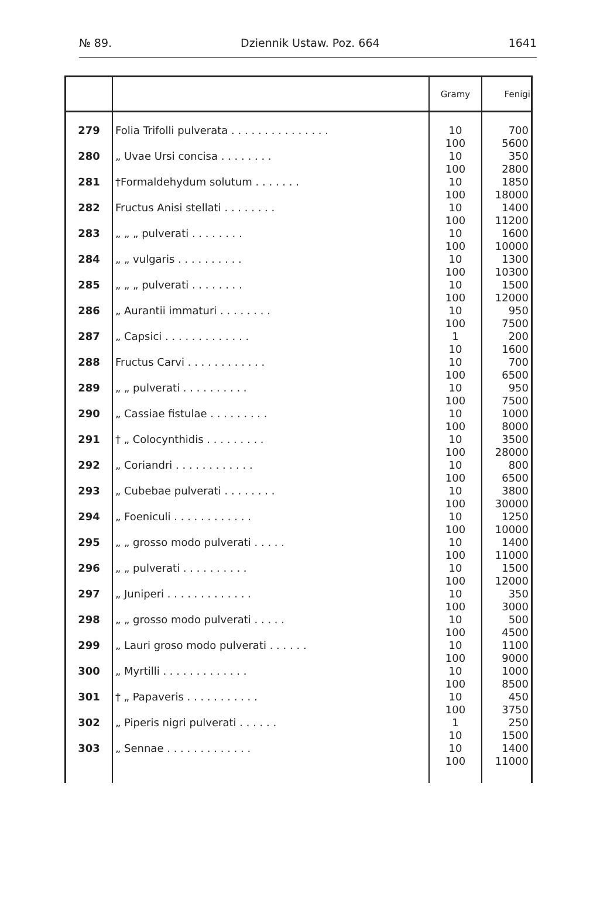№ 89. Dziennik Ustaw. Poz. 664 1641
| | | Gramy | Fenigi |
| --- | --- | --- | --- |
| 279 | Folia Trifolli pulverata . . . . . . . . . . . . . . . | 10 100 | 700 5600 |
| 280 | „ Uvae Ursi concisa . . . . . . . . | 10 100 | 350 2800 |
| 281 | †Formaldehydum solutum . . . . . . . | 10 100 | 1850 18000 |
| 282 | Fructus Anisi stellati . . . . . . . . | 10 100 | 1400 11200 |
| 283 | „ „ „ pulverati . . . . . . . . | 10 100 | 1600 10000 |
| 284 | „ „ vulgaris . . . . . . . . . . | 10 100 | 1300 10300 |
| 285 | „ „ „ pulverati . . . . . . . . | 10 100 | 1500 12000 |
| 286 | „ Aurantii immaturi . . . . . . . . | 10 100 | 950 7500 |
| 287 | „ Capsici . . . . . . . . . . . . . | 1 10 | 200 1600 |
| 288 | Fructus Carvi . . . . . . . . . . . . | 10 100 | 700 6500 |
| 289 | „ „ pulverati . . . . . . . . . . | 10 100 | 950 7500 |
| 290 | „ Cassiae fistulae . . . . . . . . . | 10 100 | 1000 8000 |
| 291 | † „ Colocynthidis . . . . . . . . . | 10 100 | 3500 28000 |
| 292 | „ Coriandri . . . . . . . . . . . . | 10 100 | 800 6500 |
| 293 | „ Cubebae pulverati . . . . . . . . | 10 100 | 3800 30000 |
| 294 | „ Foeniculi . . . . . . . . . . . . | 10 100 | 1250 10000 |
| 295 | „ „ grosso modo pulverati . . . . . | 10 100 | 1400 11000 |
| 296 | „ „ pulverati . . . . . . . . . . | 10 100 | 1500 12000 |
| 297 | „ Juniperi . . . . . . . . . . . . . | 10 100 | 350 3000 |
| 298 | „ „ grosso modo pulverati . . . . . | 10 100 | 500 4500 |
| 299 | „ Lauri groso modo pulverati . . . . . . | 10 100 | 1100 9000 |
| 300 | „ Myrtilli . . . . . . . . . . . . . | 10 100 | 1000 8500 |
| 301 | † „ Papaveris . . . . . . . . . . . | 10 100 | 450 3750 |
| 302 | „ Piperis nigri pulverati . . . . . . | 1 10 | 250 1500 |
| 303 | „ Sennae . . . . . . . . . . . . . | 10 100 | 1400 11000 |